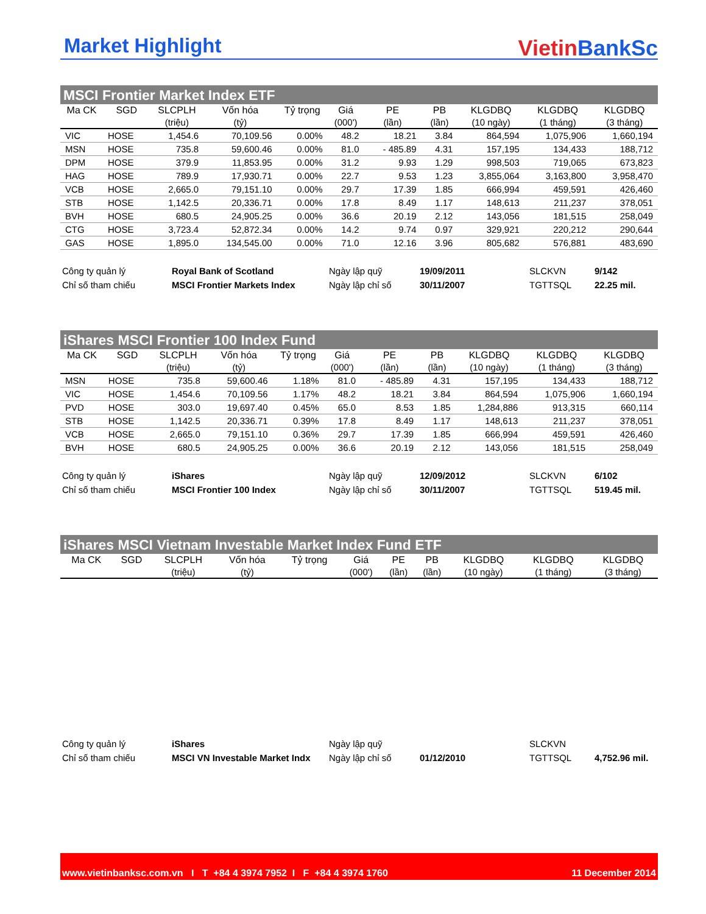Market Highlight
Vietin BankSc
MSCI Frontier Market Index ETF
| Ma CK | SGD | SLCPLH | Vốn hóa | Tỷ trọng | Giá | PE | PB | KLGDBQ | KLGDBQ | KLGDBQ |
| --- | --- | --- | --- | --- | --- | --- | --- | --- | --- | --- |
| | | (triệu) | (tỷ) | | (000') | (lần) | (lần) | (10 ngày) | (1 tháng) | (3 tháng) |
| VIC | HOSE | 1,454.6 | 70,109.56 | 0.00% | 48.2 | 18.21 | 3.84 | 864,594 | 1,075,906 | 1,660,194 |
| MSN | HOSE | 735.8 | 59,600.46 | 0.00% | 81.0 | - 485.89 | 4.31 | 157,195 | 134,433 | 188,712 |
| DPM | HOSE | 379.9 | 11,853.95 | 0.00% | 31.2 | 9.93 | 1.29 | 998,503 | 719,065 | 673,823 |
| HAG | HOSE | 789.9 | 17,930.71 | 0.00% | 22.7 | 9.53 | 1.23 | 3,855,064 | 3,163,800 | 3,958,470 |
| VCB | HOSE | 2,665.0 | 79,151.10 | 0.00% | 29.7 | 17.39 | 1.85 | 666,994 | 459,591 | 426,460 |
| STB | HOSE | 1,142.5 | 20,336.71 | 0.00% | 17.8 | 8.49 | 1.17 | 148,613 | 211,237 | 378,051 |
| BVH | HOSE | 680.5 | 24,905.25 | 0.00% | 36.6 | 20.19 | 2.12 | 143,056 | 181,515 | 258,049 |
| CTG | HOSE | 3,723.4 | 52,872.34 | 0.00% | 14.2 | 9.74 | 0.97 | 329,921 | 220,212 | 290,644 |
| GAS | HOSE | 1,895.0 | 134,545.00 | 0.00% | 71.0 | 12.16 | 3.96 | 805,682 | 576,881 | 483,690 |
Công ty quản lý
Royal Bank of Scotland
Ngày lập quỹ
19/09/2011
SLCKVN
9/142
Chỉ số tham chiếu
MSCI Frontier Markets Index
Ngày lập chỉ số
30/11/2007
TGTTSQL
22.25 mil.
iShares MSCI Frontier 100 Index Fund
| Ma CK | SGD | SLCPLH | Vốn hóa | Tỷ trọng | Giá | PE | PB | KLGDBQ | KLGDBQ | KLGDBQ |
| --- | --- | --- | --- | --- | --- | --- | --- | --- | --- | --- |
| | | (triệu) | (tỷ) | | (000') | (lần) | (lần) | (10 ngày) | (1 tháng) | (3 tháng) |
| MSN | HOSE | 735.8 | 59,600.46 | 1.18% | 81.0 | - 485.89 | 4.31 | 157,195 | 134,433 | 188,712 |
| VIC | HOSE | 1,454.6 | 70,109.56 | 1.17% | 48.2 | 18.21 | 3.84 | 864,594 | 1,075,906 | 1,660,194 |
| PVD | HOSE | 303.0 | 19,697.40 | 0.45% | 65.0 | 8.53 | 1.85 | 1,284,886 | 913,315 | 660,114 |
| STB | HOSE | 1,142.5 | 20,336.71 | 0.39% | 17.8 | 8.49 | 1.17 | 148,613 | 211,237 | 378,051 |
| VCB | HOSE | 2,665.0 | 79,151.10 | 0.36% | 29.7 | 17.39 | 1.85 | 666,994 | 459,591 | 426,460 |
| BVH | HOSE | 680.5 | 24,905.25 | 0.00% | 36.6 | 20.19 | 2.12 | 143,056 | 181,515 | 258,049 |
Công ty quản lý
iShares
Ngày lập quỹ
12/09/2012
SLCKVN
6/102
Chỉ số tham chiếu
MSCI Frontier 100 Index
Ngày lập chỉ số
30/11/2007
TGTTSQL
519.45 mil.
iShares MSCI Vietnam Investable Market Index Fund ETF
| Ma CK | SGD | SLCPLH | Vốn hóa | Tỷ trọng | Giá | PE | PB | KLGDBQ | KLGDBQ | KLGDBQ |
| --- | --- | --- | --- | --- | --- | --- | --- | --- | --- | --- |
| | | (triệu) | (tỷ) | | (000') | (lần) | (lần) | (10 ngày) | (1 tháng) | (3 tháng) |
Công ty quản lý
iShares
Ngày lập quỹ
SLCKVN
Chỉ số tham chiếu
MSCI VN Investable Market Indx
Ngày lập chỉ số
01/12/2010
TGTTSQL
4,752.96 mil.
www.vietinbanksc.com.vn I T +84 4 3974 7952 I F +84 4 3974 1760 11 December 2014